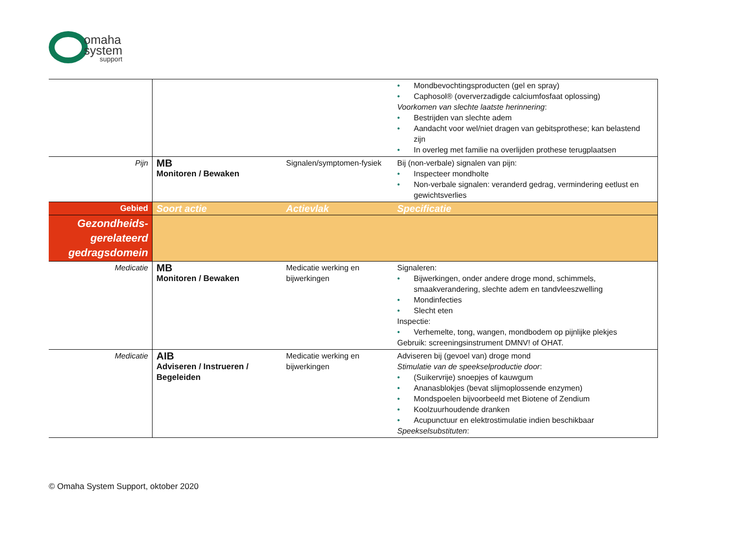omaha
system
support
| | | | • Mondbevochtingsproducten (gel en spray) • Caphosol® (oververzadigde calciumfosfaat oplossing) Voorkomen van slechte laatste herinnering : • Bestrijden van slechte adem • Aandacht voor wel/niet dragen van gebitsprothese; kan belastend zijn • In overleg met familie na overlijden prothese terugplaatsen |
| Pijn | MB Monitoren / Bewaken | Signalen/symptomen-fysiek | Bij (non-verbale) signalen van pijn: • Inspecteer mondholte • Non-verbale signalen: veranderd gedrag, vermindering eetlust en gewichtsverlies |
| Gebied | Soort actie | Actievlak | Specificatie |
| Gezondheids- gerelateerd gedragsdomein | | | |
| Medicatie | MB Monitoren / Bewaken | Medicatie werking en bijwerkingen | Signaleren: • Bijwerkingen, onder andere droge mond, schimmels, smaakverandering, slechte adem en tandvleeszwelling • Mondinfecties • Slecht eten Inspectie: • Verhemelte, tong, wangen, mondbodem op pijnlijke plekjes Gebruik: screeningsinstrument DMNV! of OHAT. |
| Medicatie | AIB Adviseren / Instrueren / Begeleiden | Medicatie werking en bijwerkingen | Adviseren bij (gevoel van) droge mond Stimulatie van de speekselproductie door : • (Suikervrije) snoepjes of kauwgum • Ananasblokjes (bevat slijmoplossende enzymen) • Mondspoelen bijvoorbeeld met Biotene of Zendium • Koolzuurhoudende dranken • Acupunctuur en elektrostimulatie indien beschikbaar Speekselsubstituten : |
© Omaha System Support, oktober 2020